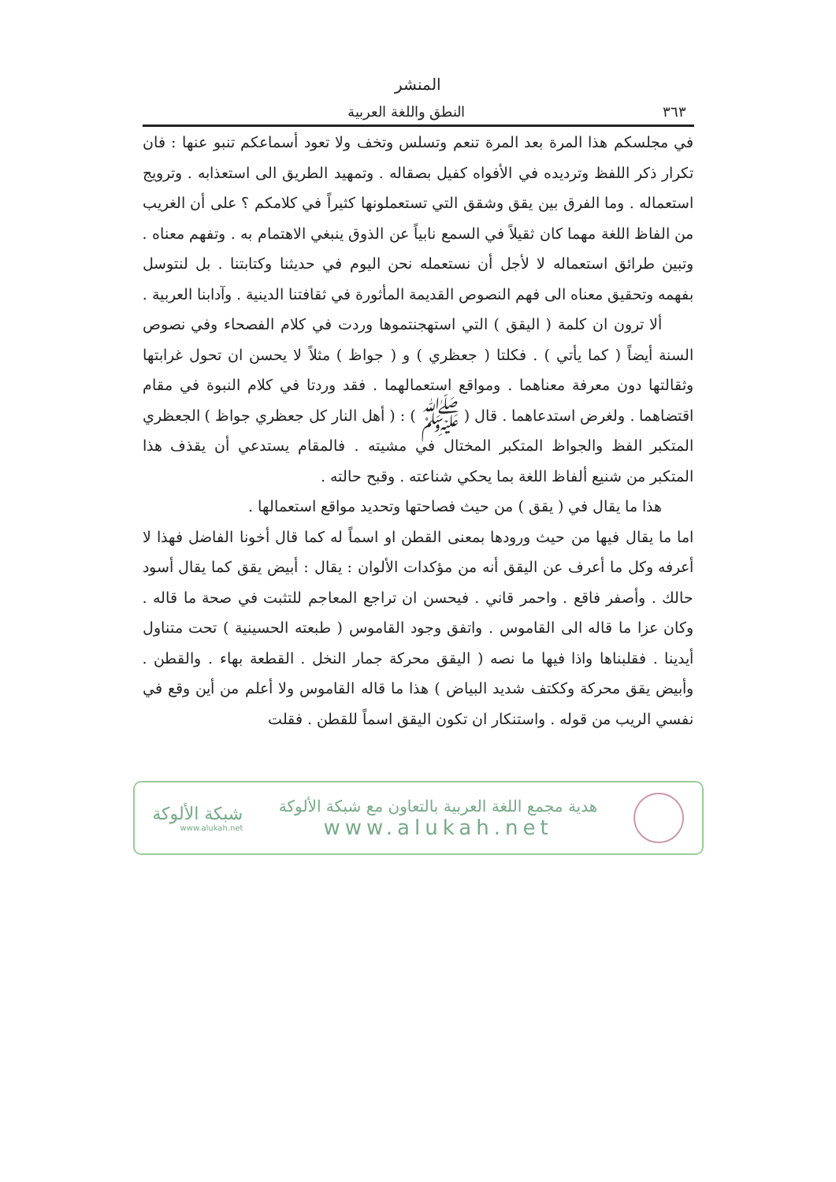المنشر
٣٦٣ النطق واللغة العربية
في مجلسكم هذا المرة بعد المرة تنعم وتسلس وتخف ولا تعود أسماعكم تنبو عنها : فان تكرار ذكر اللفظ وترديده في الأفواه كفيل بصقاله . وتمهيد الطريق الى استعذابه . وترويج استعماله . وما الفرق بين يقق وشقق التي تستعملونها كثيراً في كلامكم ؟ على أن الغريب من الفاظ اللغة مهما كان ثقيلاً في السمع نابياً عن الذوق ينبغي الاهتمام به . وتفهم معناه . وتبين طرائق استعماله لا لأجل أن نستعمله نحن اليوم في حديثنا وكتابتنا . بل لنتوسل بفهمه وتحقيق معناه الى فهم النصوص القديمة المأثورة في ثقافتنا الدينية . وآدابنا العربية .
ألا ترون ان كلمة ( اليقق ) التي استهجنتموها وردت في كلام الفصحاء وفي نصوص السنة أيضاً ( كما يأتي ) . فكلتا ( جعظري ) و ( جواظ ) مثلاً لا يحسن ان تحول غرابتها وثقالتها دون معرفة معناهما . ومواقع استعمالهما . فقد وردتا في كلام النبوة في مقام اقتضاهما . ولغرض استدعاهما . قال ( ﷺ ) : ( أهل النار كل جعظري جواظ ) الجعظري المتكبر الفظ والجواظ المتكبر المختال في مشيته . فالمقام يستدعي أن يقذف هذا المتكبر من شنيع ألفاظ اللغة بما يحكي شناعته . وقبح حالته .
هذا ما يقال في ( يقق ) من حيث فصاحتها وتحديد مواقع استعمالها .
اما ما يقال فيها من حيث ورودها بمعنى القطن او اسماً له كما قال أخونا الفاضل فهذا لا أعرفه وكل ما أعرف عن اليقق أنه من مؤكدات الألوان : يقال : أبيض يقق كما يقال أسود حالك . وأصفر فاقع . واحمر قاني . فيحسن ان تراجع المعاجم للتثبت في صحة ما قاله . وكان عزا ما قاله الى القاموس . واتفق وجود القاموس ( طبعته الحسينية ) تحت متناول أيدينا . فقلبناها واذا فيها ما نصه ( اليقق محركة جمار النخل . القطعة بهاء . والقطن . وأبيض يقق محركة وككتف شديد البياض ) هذا ما قاله القاموس ولا أعلم من أين وقع في نفسي الريب من قوله . واستنكار ان تكون اليقق اسماً للقطن . فقلت
هدية مجمع اللغة العربية بالتعاون مع شبكة الألوكة
www.alukah.net
شبكة الألوكة
www.alukah.net